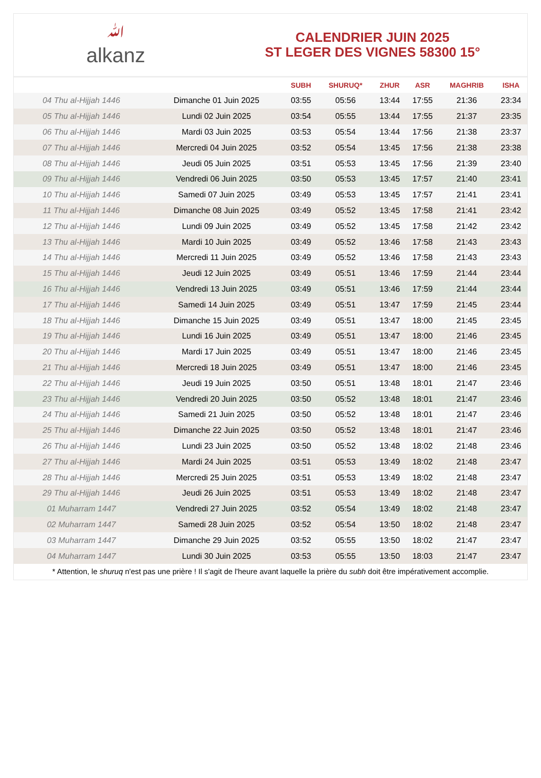ﷲalkanz
CALENDRIER JUIN 2025
ST LEGER DES VIGNES 58300 15°
| | | SUBH | SHURUQ* | ZHUR | ASR | MAGHRIB | ISHA |
| --- | --- | --- | --- | --- | --- | --- | --- |
| 04 Thu al-Hijjah 1446 | Dimanche 01 Juin 2025 | 03:55 | 05:56 | 13:44 | 17:55 | 21:36 | 23:34 |
| 05 Thu al-Hijjah 1446 | Lundi 02 Juin 2025 | 03:54 | 05:55 | 13:44 | 17:55 | 21:37 | 23:35 |
| 06 Thu al-Hijjah 1446 | Mardi 03 Juin 2025 | 03:53 | 05:54 | 13:44 | 17:56 | 21:38 | 23:37 |
| 07 Thu al-Hijjah 1446 | Mercredi 04 Juin 2025 | 03:52 | 05:54 | 13:45 | 17:56 | 21:38 | 23:38 |
| 08 Thu al-Hijjah 1446 | Jeudi 05 Juin 2025 | 03:51 | 05:53 | 13:45 | 17:56 | 21:39 | 23:40 |
| 09 Thu al-Hijjah 1446 | Vendredi 06 Juin 2025 | 03:50 | 05:53 | 13:45 | 17:57 | 21:40 | 23:41 |
| 10 Thu al-Hijjah 1446 | Samedi 07 Juin 2025 | 03:49 | 05:53 | 13:45 | 17:57 | 21:41 | 23:41 |
| 11 Thu al-Hijjah 1446 | Dimanche 08 Juin 2025 | 03:49 | 05:52 | 13:45 | 17:58 | 21:41 | 23:42 |
| 12 Thu al-Hijjah 1446 | Lundi 09 Juin 2025 | 03:49 | 05:52 | 13:45 | 17:58 | 21:42 | 23:42 |
| 13 Thu al-Hijjah 1446 | Mardi 10 Juin 2025 | 03:49 | 05:52 | 13:46 | 17:58 | 21:43 | 23:43 |
| 14 Thu al-Hijjah 1446 | Mercredi 11 Juin 2025 | 03:49 | 05:52 | 13:46 | 17:58 | 21:43 | 23:43 |
| 15 Thu al-Hijjah 1446 | Jeudi 12 Juin 2025 | 03:49 | 05:51 | 13:46 | 17:59 | 21:44 | 23:44 |
| 16 Thu al-Hijjah 1446 | Vendredi 13 Juin 2025 | 03:49 | 05:51 | 13:46 | 17:59 | 21:44 | 23:44 |
| 17 Thu al-Hijjah 1446 | Samedi 14 Juin 2025 | 03:49 | 05:51 | 13:47 | 17:59 | 21:45 | 23:44 |
| 18 Thu al-Hijjah 1446 | Dimanche 15 Juin 2025 | 03:49 | 05:51 | 13:47 | 18:00 | 21:45 | 23:45 |
| 19 Thu al-Hijjah 1446 | Lundi 16 Juin 2025 | 03:49 | 05:51 | 13:47 | 18:00 | 21:46 | 23:45 |
| 20 Thu al-Hijjah 1446 | Mardi 17 Juin 2025 | 03:49 | 05:51 | 13:47 | 18:00 | 21:46 | 23:45 |
| 21 Thu al-Hijjah 1446 | Mercredi 18 Juin 2025 | 03:49 | 05:51 | 13:47 | 18:00 | 21:46 | 23:45 |
| 22 Thu al-Hijjah 1446 | Jeudi 19 Juin 2025 | 03:50 | 05:51 | 13:48 | 18:01 | 21:47 | 23:46 |
| 23 Thu al-Hijjah 1446 | Vendredi 20 Juin 2025 | 03:50 | 05:52 | 13:48 | 18:01 | 21:47 | 23:46 |
| 24 Thu al-Hijjah 1446 | Samedi 21 Juin 2025 | 03:50 | 05:52 | 13:48 | 18:01 | 21:47 | 23:46 |
| 25 Thu al-Hijjah 1446 | Dimanche 22 Juin 2025 | 03:50 | 05:52 | 13:48 | 18:01 | 21:47 | 23:46 |
| 26 Thu al-Hijjah 1446 | Lundi 23 Juin 2025 | 03:50 | 05:52 | 13:48 | 18:02 | 21:48 | 23:46 |
| 27 Thu al-Hijjah 1446 | Mardi 24 Juin 2025 | 03:51 | 05:53 | 13:49 | 18:02 | 21:48 | 23:47 |
| 28 Thu al-Hijjah 1446 | Mercredi 25 Juin 2025 | 03:51 | 05:53 | 13:49 | 18:02 | 21:48 | 23:47 |
| 29 Thu al-Hijjah 1446 | Jeudi 26 Juin 2025 | 03:51 | 05:53 | 13:49 | 18:02 | 21:48 | 23:47 |
| 01 Muharram 1447 | Vendredi 27 Juin 2025 | 03:52 | 05:54 | 13:49 | 18:02 | 21:48 | 23:47 |
| 02 Muharram 1447 | Samedi 28 Juin 2025 | 03:52 | 05:54 | 13:50 | 18:02 | 21:48 | 23:47 |
| 03 Muharram 1447 | Dimanche 29 Juin 2025 | 03:52 | 05:55 | 13:50 | 18:02 | 21:47 | 23:47 |
| 04 Muharram 1447 | Lundi 30 Juin 2025 | 03:53 | 05:55 | 13:50 | 18:03 | 21:47 | 23:47 |
* Attention, le shuruq n'est pas une prière ! Il s'agit de l'heure avant laquelle la prière du subh doit être impérativement accomplie.